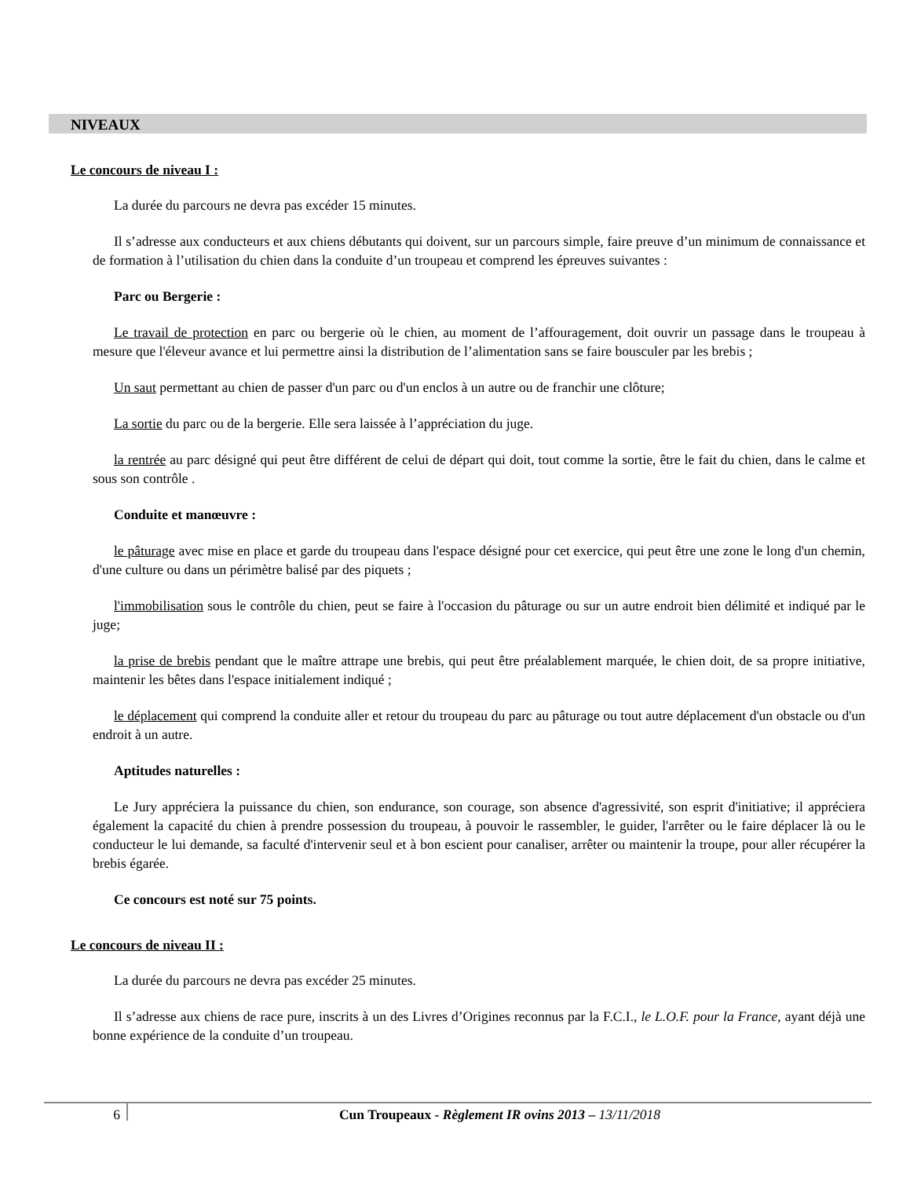NIVEAUX
Le concours de niveau I :
La durée du parcours ne devra pas excéder 15 minutes.
Il s’adresse aux conducteurs et aux chiens débutants qui doivent, sur un parcours simple, faire preuve d’un minimum de connaissance et de formation à l’utilisation du chien dans la conduite d’un troupeau et comprend les épreuves suivantes :
Parc ou Bergerie :
Le travail de protection en parc ou bergerie où le chien, au moment de l’affouragement, doit ouvrir un passage dans le troupeau à mesure que l'éleveur avance et lui permettre ainsi la distribution de l’alimentation sans se faire bousculer par les brebis ;
Un saut permettant au chien de passer d'un parc ou d'un enclos à un autre ou de franchir une clôture;
La sortie du parc ou de la bergerie. Elle sera laissée à l’appréciation du juge.
la rentrée au parc désigné qui peut être différent de celui de départ qui doit, tout comme la sortie, être le fait du chien, dans le calme et sous son contrôle .
Conduite et manœuvre :
le pâturage avec mise en place et garde du troupeau dans l'espace désigné pour cet exercice, qui peut être une zone le long d'un chemin, d'une culture ou dans un périmètre balisé par des piquets ;
l'immobilisation sous le contrôle du chien, peut se faire à l'occasion du pâturage ou sur un autre endroit bien délimité et indiqué par le juge;
la prise de brebis pendant que le maître attrape une brebis, qui peut être préalablement marquée, le chien doit, de sa propre initiative, maintenir les bêtes dans l'espace initialement indiqué ;
le déplacement qui comprend la conduite aller et retour du troupeau du parc au pâturage ou tout autre déplacement d'un obstacle ou d'un endroit à un autre.
Aptitudes naturelles :
Le Jury appréciera la puissance du chien, son endurance, son courage, son absence d'agressivité, son esprit d'initiative; il appréciera également la capacité du chien à prendre possession du troupeau, à pouvoir le rassembler, le guider, l'arrêter ou le faire déplacer là ou le conducteur le lui demande, sa faculté d'intervenir seul et à bon escient pour canaliser, arrêter ou maintenir la troupe, pour aller récupérer la brebis égarée.
Ce concours est noté sur 75 points.
Le concours de niveau II :
La durée du parcours ne devra pas excéder 25 minutes.
Il s’adresse aux chiens de race pure, inscrits à un des Livres d’Origines reconnus par la F.C.I., le L.O.F. pour la France, ayant déjà une bonne expérience de la conduite d’un troupeau.
6
Cun Troupeaux - Règlement IR ovins 2013 – 13/11/2018